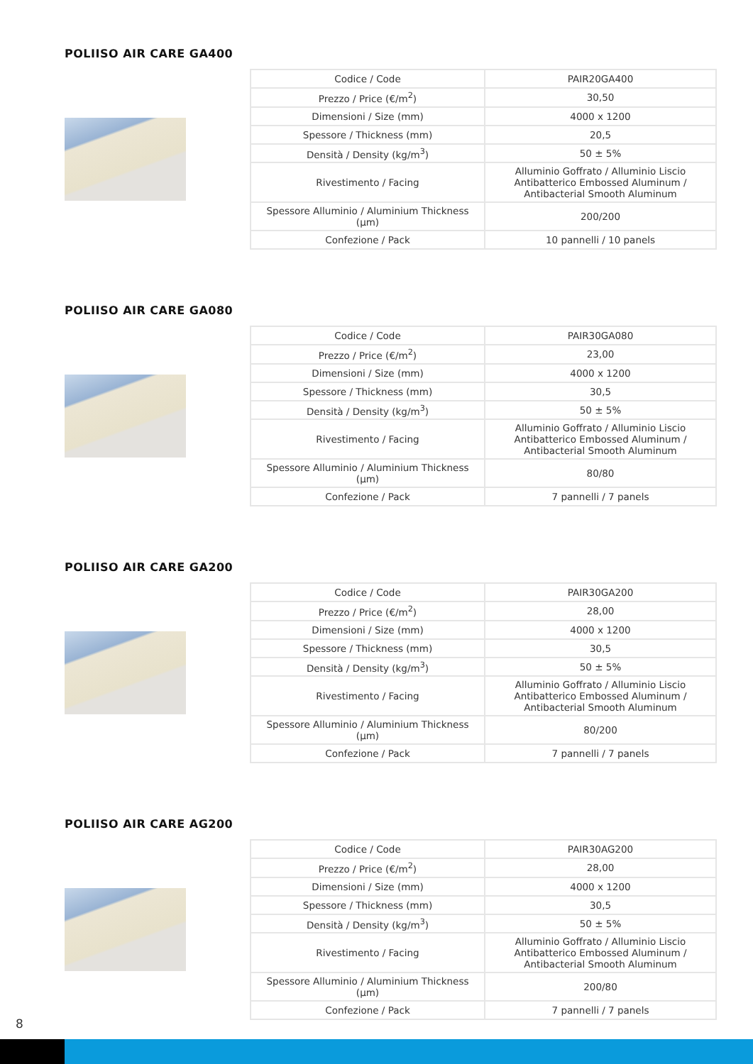POLIISO AIR CARE GA400
| Codice / Code | PAIR20GA400 |
| Prezzo / Price (€/m<sup>2</sup>) | 30,50 |
| Dimensioni / Size (mm) | 4000 x 1200 |
| Spessore / Thickness (mm) | 20,5 |
| Densità / Density (kg/m<sup>3</sup>) | 50 ± 5% |
| Rivestimento / Facing | Alluminio Goffrato / Alluminio Liscio Antibatterico Embossed Aluminum / Antibacterial Smooth Aluminum |
| Spessore Alluminio / Aluminium Thickness (µm) | 200/200 |
| Confezione / Pack | 10 pannelli / 10 panels |
POLIISO AIR CARE GA080
| Codice / Code | PAIR30GA080 |
| Prezzo / Price (€/m<sup>2</sup>) | 23,00 |
| Dimensioni / Size (mm) | 4000 x 1200 |
| Spessore / Thickness (mm) | 30,5 |
| Densità / Density (kg/m<sup>3</sup>) | 50 ± 5% |
| Rivestimento / Facing | Alluminio Goffrato / Alluminio Liscio Antibatterico Embossed Aluminum / Antibacterial Smooth Aluminum |
| Spessore Alluminio / Aluminium Thickness (µm) | 80/80 |
| Confezione / Pack | 7 pannelli / 7 panels |
POLIISO AIR CARE GA200
| Codice / Code | PAIR30GA200 |
| Prezzo / Price (€/m<sup>2</sup>) | 28,00 |
| Dimensioni / Size (mm) | 4000 x 1200 |
| Spessore / Thickness (mm) | 30,5 |
| Densità / Density (kg/m<sup>3</sup>) | 50 ± 5% |
| Rivestimento / Facing | Alluminio Goffrato / Alluminio Liscio Antibatterico Embossed Aluminum / Antibacterial Smooth Aluminum |
| Spessore Alluminio / Aluminium Thickness (µm) | 80/200 |
| Confezione / Pack | 7 pannelli / 7 panels |
POLIISO AIR CARE AG200
| Codice / Code | PAIR30AG200 |
| Prezzo / Price (€/m<sup>2</sup>) | 28,00 |
| Dimensioni / Size (mm) | 4000 x 1200 |
| Spessore / Thickness (mm) | 30,5 |
| Densità / Density (kg/m<sup>3</sup>) | 50 ± 5% |
| Rivestimento / Facing | Alluminio Goffrato / Alluminio Liscio Antibatterico Embossed Aluminum / Antibacterial Smooth Aluminum |
| Spessore Alluminio / Aluminium Thickness (µm) | 200/80 |
| Confezione / Pack | 7 pannelli / 7 panels |
8